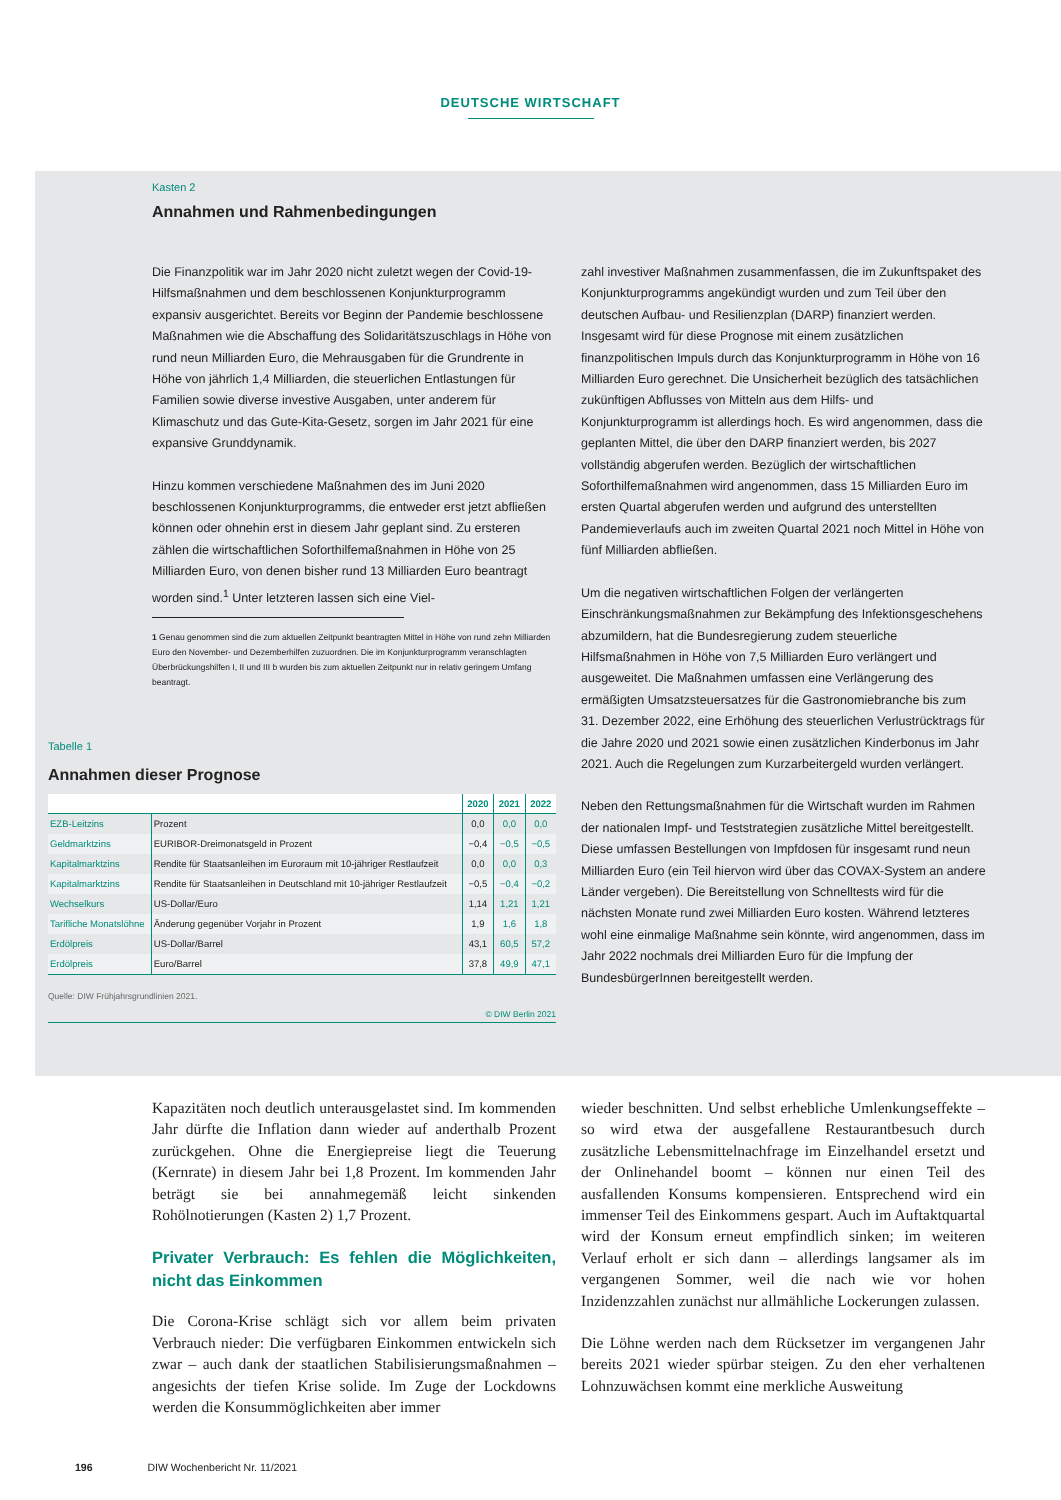DEUTSCHE WIRTSCHAFT
Kasten 2
Annahmen und Rahmenbedingungen
Die Finanzpolitik war im Jahr 2020 nicht zuletzt wegen der Covid-19-Hilfsmaßnahmen und dem beschlossenen Konjunkturprogramm expansiv ausgerichtet. Bereits vor Beginn der Pandemie beschlossene Maßnahmen wie die Abschaffung des Solidaritätszuschlags in Höhe von rund neun Milliarden Euro, die Mehrausgaben für die Grundrente in Höhe von jährlich 1,4 Milliarden, die steuerlichen Entlastungen für Familien sowie diverse investive Ausgaben, unter anderem für Klimaschutz und das Gute-Kita-Gesetz, sorgen im Jahr 2021 für eine expansive Grunddynamik.
Hinzu kommen verschiedene Maßnahmen des im Juni 2020 beschlossenen Konjunkturprogramms, die entweder erst jetzt abfließen können oder ohnehin erst in diesem Jahr geplant sind. Zu ersteren zählen die wirtschaftlichen Soforthilfemaßnahmen in Höhe von 25 Milliarden Euro, von denen bisher rund 13 Milliarden Euro beantragt worden sind.<sup>1</sup> Unter letzteren lassen sich eine Viel-
1 Genau genommen sind die zum aktuellen Zeitpunkt beantragten Mittel in Höhe von rund zehn Milliarden Euro den November- und Dezemberhilfen zuzuordnen. Die im Konjunkturprogramm veranschlagten Überbrückungshilfen I, II und III b wurden bis zum aktuellen Zeitpunkt nur in relativ geringem Umfang beantragt.
zahl investiver Maßnahmen zusammenfassen, die im Zukunftspaket des Konjunkturprogramms angekündigt wurden und zum Teil über den deutschen Aufbau- und Resilienzplan (DARP) finanziert werden. Insgesamt wird für diese Prognose mit einem zusätzlichen finanzpolitischen Impuls durch das Konjunkturprogramm in Höhe von 16 Milliarden Euro gerechnet. Die Unsicherheit bezüglich des tatsächlichen zukünftigen Abflusses von Mitteln aus dem Hilfs- und Konjunkturprogramm ist allerdings hoch. Es wird angenommen, dass die geplanten Mittel, die über den DARP finanziert werden, bis 2027 vollständig abgerufen werden. Bezüglich der wirtschaftlichen Soforthilfemaßnahmen wird angenommen, dass 15 Milliarden Euro im ersten Quartal abgerufen werden und aufgrund des unterstellten Pandemieverlaufs auch im zweiten Quartal 2021 noch Mittel in Höhe von fünf Milliarden abfließen.
Um die negativen wirtschaftlichen Folgen der verlängerten Einschränkungsmaßnahmen zur Bekämpfung des Infektionsgeschehens abzumildern, hat die Bundesregierung zudem steuerliche Hilfsmaßnahmen in Höhe von 7,5 Milliarden Euro verlängert und ausgeweitet. Die Maßnahmen umfassen eine Verlängerung des ermäßigten Umsatzsteuersatzes für die Gastronomiebranche bis zum 31. Dezember 2022, eine Erhöhung des steuerlichen Verlustrücktrags für die Jahre 2020 und 2021 sowie einen zusätzlichen Kinderbonus im Jahr 2021. Auch die Regelungen zum Kurzarbeitergeld wurden verlängert.
Neben den Rettungsmaßnahmen für die Wirtschaft wurden im Rahmen der nationalen Impf- und Teststrategien zusätzliche Mittel bereitgestellt. Diese umfassen Bestellungen von Impfdosen für insgesamt rund neun Milliarden Euro (ein Teil hiervon wird über das COVAX-System an andere Länder vergeben). Die Bereitstellung von Schnelltests wird für die nächsten Monate rund zwei Milliarden Euro kosten. Während letzteres wohl eine einmalige Maßnahme sein könnte, wird angenommen, dass im Jahr 2022 nochmals drei Milliarden Euro für die Impfung der BundesbürgerInnen bereitgestellt werden.
Tabelle 1
Annahmen dieser Prognose
| | | 2020 | 2021 | 2022 |
| --- | --- | --- | --- | --- |
| EZB-Leitzins | Prozent | 0,0 | 0,0 | 0,0 |
| Geldmarktzins | EURIBOR-Dreimonatsgeld in Prozent | −0,4 | −0,5 | −0,5 |
| Kapitalmarktzins | Rendite für Staatsanleihen im Euroraum mit 10-jähriger Restlaufzeit | 0,0 | 0,0 | 0,3 |
| Kapitalmarktzins | Rendite für Staatsanleihen in Deutschland mit 10-jähriger Restlaufzeit | −0,5 | −0,4 | −0,2 |
| Wechselkurs | US-Dollar/Euro | 1,14 | 1,21 | 1,21 |
| Tarifliche Monatslöhne | Änderung gegenüber Vorjahr in Prozent | 1,9 | 1,6 | 1,8 |
| Erdölpreis | US-Dollar/Barrel | 43,1 | 60,5 | 57,2 |
| Erdölpreis | Euro/Barrel | 37,8 | 49,9 | 47,1 |
Quelle: DIW Frühjahrsgrundlinien 2021.
© DIW Berlin 2021
Kapazitäten noch deutlich unterausgelastet sind. Im kommenden Jahr dürfte die Inflation dann wieder auf anderthalb Prozent zurückgehen. Ohne die Energiepreise liegt die Teuerung (Kernrate) in diesem Jahr bei 1,8 Prozent. Im kommenden Jahr beträgt sie bei annahmegemäß leicht sinkenden Rohölnotierungen (Kasten 2) 1,7 Prozent.
Privater Verbrauch: Es fehlen die Möglichkeiten, nicht das Einkommen
Die Corona-Krise schlägt sich vor allem beim privaten Verbrauch nieder: Die verfügbaren Einkommen entwickeln sich zwar – auch dank der staatlichen Stabilisierungsmaßnahmen – angesichts der tiefen Krise solide. Im Zuge der Lockdowns werden die Konsummöglichkeiten aber immer
wieder beschnitten. Und selbst erhebliche Umlenkungseffekte – so wird etwa der ausgefallene Restaurantbesuch durch zusätzliche Lebensmittelnachfrage im Einzelhandel ersetzt und der Onlinehandel boomt – können nur einen Teil des ausfallenden Konsums kompensieren. Entsprechend wird ein immenser Teil des Einkommens gespart. Auch im Auftaktquartal wird der Konsum erneut empfindlich sinken; im weiteren Verlauf erholt er sich dann – allerdings langsamer als im vergangenen Sommer, weil die nach wie vor hohen Inzidenzzahlen zunächst nur allmähliche Lockerungen zulassen.
Die Löhne werden nach dem Rücksetzer im vergangenen Jahr bereits 2021 wieder spürbar steigen. Zu den eher verhaltenen Lohnzuwächsen kommt eine merkliche Ausweitung
196 DIW Wochenbericht Nr. 11/2021